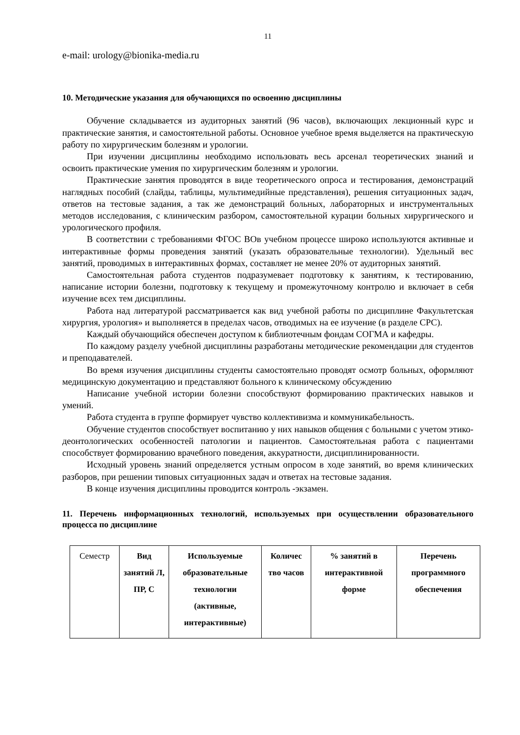11
e-mail: urology@bionika-media.ru
10. Методические указания для обучающихся по освоению дисциплины
Обучение складывается из аудиторных занятий (96 часов), включающих лекционный курс и практические занятия, и самостоятельной работы. Основное учебное время выделяется на практическую работу по хирургическим болезням и урологии.
При изучении дисциплины необходимо использовать весь арсенал теоретических знаний и освоить практические умения по хирургическим болезням и урологии.
Практические занятия проводятся в виде теоретического опроса и тестирования, демонстраций наглядных пособий (слайды, таблицы, мультимедийные представления), решения ситуационных задач, ответов на тестовые задания, а так же демонстраций больных, лабораторных и инструментальных методов исследования, с клиническим разбором, самостоятельной курации больных хирургического и урологического профиля.
В соответствии с требованиями ФГОС ВОв учебном процессе широко используются активные и интерактивные формы проведения занятий (указать образовательные технологии). Удельный вес занятий, проводимых в интерактивных формах, составляет не менее 20% от аудиторных занятий.
Самостоятельная работа студентов подразумевает подготовку к занятиям, к тестированию, написание истории болезни, подготовку к текущему и промежуточному контролю и включает в себя изучение всех тем дисциплины.
Работа над литературой рассматривается как вид учебной работы по дисциплине Факультетская хирургия, урология» и выполняется в пределах часов, отводимых на ее изучение (в разделе СРС).
Каждый обучающийся обеспечен доступом к библиотечным фондам СОГМА и кафедры.
По каждому разделу учебной дисциплины разработаны методические рекомендации для студентов и преподавателей.
Во время изучения дисциплины студенты самостоятельно проводят осмотр больных, оформляют медицинскую документацию и представляют больного к клиническому обсуждению
Написание учебной истории болезни способствуют формированию практических навыков и умений.
Работа студента в группе формирует чувство коллективизма и коммуникабельность.
Обучение студентов способствует воспитанию у них навыков общения с больными с учетом этико-деонтологических особенностей патологии и пациентов. Самостоятельная работа с пациентами способствует формированию врачебного поведения, аккуратности, дисциплинированности.
Исходный уровень знаний определяется устным опросом в ходе занятий, во время клинических разборов, при решении типовых ситуационных задач и ответах на тестовые задания.
В конце изучения дисциплины проводится контроль -экзамен.
11. Перечень информационных технологий, используемых при осуществлении образовательного процесса по дисциплине
| Семестр | Вид занятий Л, ПР, С | Используемые образовательные технологии (активные, интерактивные) | Количес тво часов | % занятий в интерактивной форме | Перечень программного обеспечения |